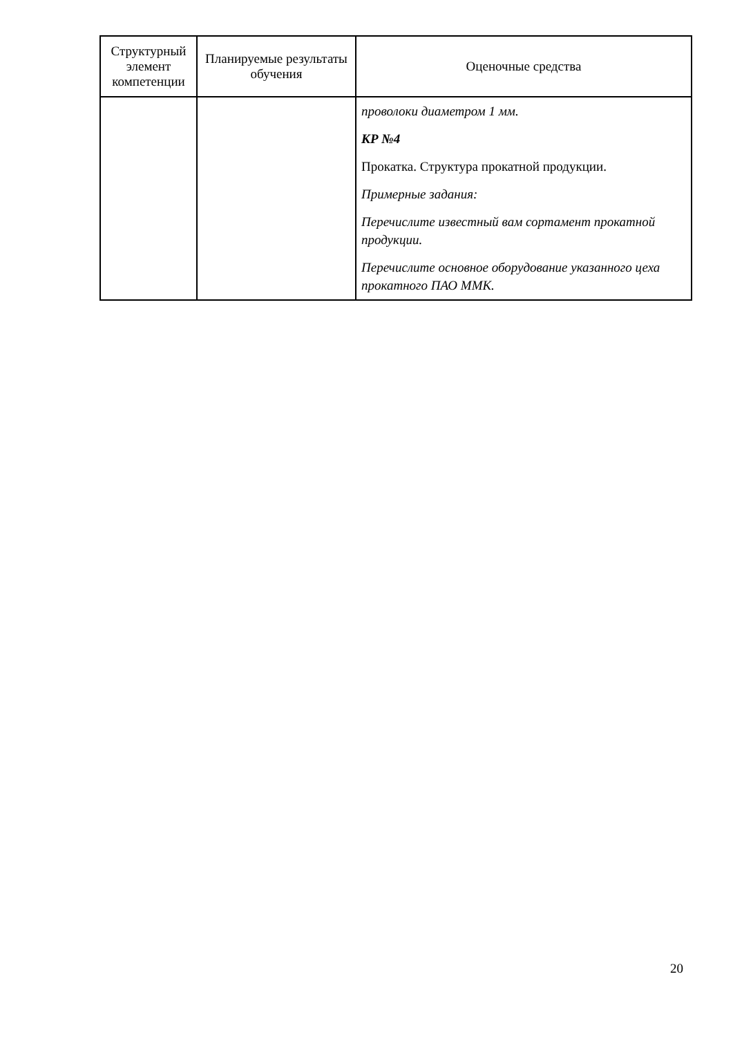| Структурный элемент компетенции | Планируемые результаты обучения | Оценочные средства |
| --- | --- | --- |
| | | проволоки диаметром 1 мм. КР №4 Прокатка. Структура прокатной продукции. Примерные задания: Перечислите известный вам сортамент прокатной продукции. Перечислите основное оборудование указанного цеха прокатного ПАО ММК. |
20